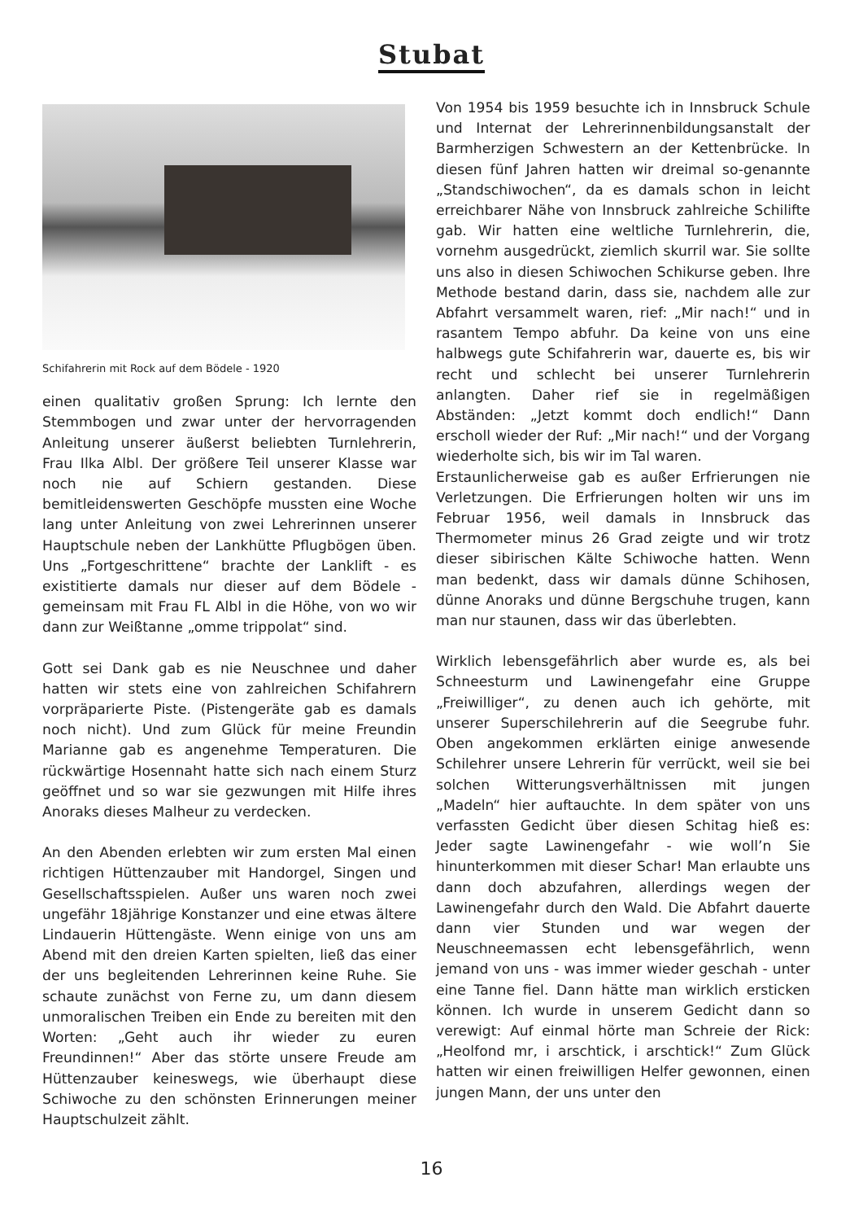Stubat
Schifahrerin mit Rock auf dem Bödele - 1920
einen qualitativ großen Sprung: Ich lernte den Stemmbogen und zwar unter der hervorragenden Anleitung unserer äußerst beliebten Turnlehrerin, Frau Ilka Albl. Der größere Teil unserer Klasse war noch nie auf Schiern gestanden. Diese bemitleidenswerten Geschöpfe mussten eine Woche lang unter Anleitung von zwei Lehrerinnen unserer Hauptschule neben der Lankhütte Pflugbögen üben. Uns „Fortgeschrittene“ brachte der Lanklift - es existitierte damals nur dieser auf dem Bödele - gemeinsam mit Frau FL Albl in die Höhe, von wo wir dann zur Weißtanne „omme trippolat“ sind.
Gott sei Dank gab es nie Neuschnee und daher hatten wir stets eine von zahlreichen Schifahrern vorpräparierte Piste. (Pistengeräte gab es damals noch nicht). Und zum Glück für meine Freundin Marianne gab es angenehme Temperaturen. Die rückwärtige Hosennaht hatte sich nach einem Sturz geöffnet und so war sie gezwungen mit Hilfe ihres Anoraks dieses Malheur zu verdecken.
An den Abenden erlebten wir zum ersten Mal einen richtigen Hüttenzauber mit Handorgel, Singen und Gesellschaftsspielen. Außer uns waren noch zwei ungefähr 18jährige Konstanzer und eine etwas ältere Lindauerin Hüttengäste. Wenn einige von uns am Abend mit den dreien Karten spielten, ließ das einer der uns begleitenden Lehrerinnen keine Ruhe. Sie schaute zunächst von Ferne zu, um dann diesem unmoralischen Treiben ein Ende zu bereiten mit den Worten: „Geht auch ihr wieder zu euren Freundinnen!“ Aber das störte unsere Freude am Hüttenzauber keineswegs, wie überhaupt diese Schiwoche zu den schönsten Erinnerungen meiner Hauptschulzeit zählt.
Von 1954 bis 1959 besuchte ich in Innsbruck Schule und Internat der Lehrerinnenbildungsanstalt der Barmherzigen Schwestern an der Kettenbrücke. In diesen fünf Jahren hatten wir dreimal so-genannte „Standschiwochen“, da es damals schon in leicht erreichbarer Nähe von Innsbruck zahlreiche Schilifte gab. Wir hatten eine weltliche Turnlehrerin, die, vornehm ausgedrückt, ziemlich skurril war. Sie sollte uns also in diesen Schiwochen Schikurse geben. Ihre Methode bestand darin, dass sie, nachdem alle zur Abfahrt versammelt waren, rief: „Mir nach!“ und in rasantem Tempo abfuhr. Da keine von uns eine halbwegs gute Schifahrerin war, dauerte es, bis wir recht und schlecht bei unserer Turnlehrerin anlangten. Daher rief sie in regelmäßigen Abständen: „Jetzt kommt doch endlich!“ Dann erscholl wieder der Ruf: „Mir nach!“ und der Vorgang wiederholte sich, bis wir im Tal waren.
Erstaunlicherweise gab es außer Erfrierungen nie Verletzungen. Die Erfrierungen holten wir uns im Februar 1956, weil damals in Innsbruck das Thermometer minus 26 Grad zeigte und wir trotz dieser sibirischen Kälte Schiwoche hatten. Wenn man bedenkt, dass wir damals dünne Schihosen, dünne Anoraks und dünne Bergschuhe trugen, kann man nur staunen, dass wir das überlebten.
Wirklich lebensgefährlich aber wurde es, als bei Schneesturm und Lawinengefahr eine Gruppe „Freiwilliger“, zu denen auch ich gehörte, mit unserer Superschilehrerin auf die Seegrube fuhr. Oben angekommen erklärten einige anwesende Schilehrer unsere Lehrerin für verrückt, weil sie bei solchen Witterungsverhältnissen mit jungen „Madeln“ hier auftauchte. In dem später von uns verfassten Gedicht über diesen Schitag hieß es: Jeder sagte Lawinengefahr - wie woll’n Sie hinunterkommen mit dieser Schar! Man erlaubte uns dann doch abzufahren, allerdings wegen der Lawinengefahr durch den Wald. Die Abfahrt dauerte dann vier Stunden und war wegen der Neuschneemassen echt lebensgefährlich, wenn jemand von uns - was immer wieder geschah - unter eine Tanne fiel. Dann hätte man wirklich ersticken können. Ich wurde in unserem Gedicht dann so verewigt: Auf einmal hörte man Schreie der Rick: „Heolfond mr, i arschtick, i arschtick!“ Zum Glück hatten wir einen freiwilligen Helfer gewonnen, einen jungen Mann, der uns unter den
16